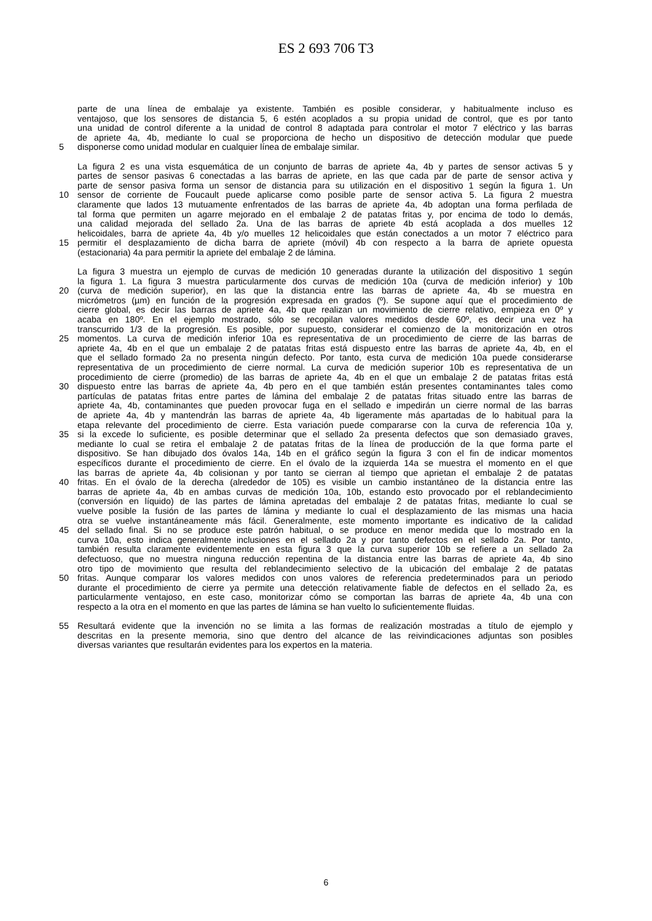ES 2 693 706 T3
parte de una línea de embalaje ya existente. También es posible considerar, y habitualmente incluso es
ventajoso, que los sensores de distancia 5, 6 estén acoplados a su propia unidad de control, que es por tanto
una unidad de control diferente a la unidad de control 8 adaptada para controlar el motor 7 eléctrico y las barras
de apriete 4a, 4b, mediante lo cual se proporciona de hecho un dispositivo de detección modular que puede
5 disponerse como unidad modular en cualquier línea de embalaje similar.
La figura 2 es una vista esquemática de un conjunto de barras de apriete 4a, 4b y partes de sensor activas 5 y
partes de sensor pasivas 6 conectadas a las barras de apriete, en las que cada par de parte de sensor activa y
parte de sensor pasiva forma un sensor de distancia para su utilización en el dispositivo 1 según la figura 1. Un
10 sensor de corriente de Foucault puede aplicarse como posible parte de sensor activa 5. La figura 2 muestra
claramente que lados 13 mutuamente enfrentados de las barras de apriete 4a, 4b adoptan una forma perfilada de
tal forma que permiten un agarre mejorado en el embalaje 2 de patatas fritas y, por encima de todo lo demás,
una calidad mejorada del sellado 2a. Una de las barras de apriete 4b está acoplada a dos muelles 12
helicoidales, barra de apriete 4a, 4b y/o muelles 12 helicoidales que están conectados a un motor 7 eléctrico para
15 permitir el desplazamiento de dicha barra de apriete (móvil) 4b con respecto a la barra de apriete opuesta
(estacionaria) 4a para permitir la apriete del embalaje 2 de lámina.
La figura 3 muestra un ejemplo de curvas de medición 10 generadas durante la utilización del dispositivo 1 según
la figura 1. La figura 3 muestra particularmente dos curvas de medición 10a (curva de medición inferior) y 10b
20 (curva de medición superior), en las que la distancia entre las barras de apriete 4a, 4b se muestra en
micrómetros (µm) en función de la progresión expresada en grados (º). Se supone aquí que el procedimiento de
cierre global, es decir las barras de apriete 4a, 4b que realizan un movimiento de cierre relativo, empieza en 0º y
acaba en 180º. En el ejemplo mostrado, sólo se recopilan valores medidos desde 60º, es decir una vez ha
transcurrido 1/3 de la progresión. Es posible, por supuesto, considerar el comienzo de la monitorización en otros
25 momentos. La curva de medición inferior 10a es representativa de un procedimiento de cierre de las barras de
apriete 4a, 4b en el que un embalaje 2 de patatas fritas está dispuesto entre las barras de apriete 4a, 4b, en el
que el sellado formado 2a no presenta ningún defecto. Por tanto, esta curva de medición 10a puede considerarse
representativa de un procedimiento de cierre normal. La curva de medición superior 10b es representativa de un
procedimiento de cierre (promedio) de las barras de apriete 4a, 4b en el que un embalaje 2 de patatas fritas está
30 dispuesto entre las barras de apriete 4a, 4b pero en el que también están presentes contaminantes tales como
partículas de patatas fritas entre partes de lámina del embalaje 2 de patatas fritas situado entre las barras de
apriete 4a, 4b, contaminantes que pueden provocar fuga en el sellado e impedirán un cierre normal de las barras
de apriete 4a, 4b y mantendrán las barras de apriete 4a, 4b ligeramente más apartadas de lo habitual para la
etapa relevante del procedimiento de cierre. Esta variación puede compararse con la curva de referencia 10a y,
35 si la excede lo suficiente, es posible determinar que el sellado 2a presenta defectos que son demasiado graves,
mediante lo cual se retira el embalaje 2 de patatas fritas de la línea de producción de la que forma parte el
dispositivo. Se han dibujado dos óvalos 14a, 14b en el gráfico según la figura 3 con el fin de indicar momentos
específicos durante el procedimiento de cierre. En el óvalo de la izquierda 14a se muestra el momento en el que
las barras de apriete 4a, 4b colisionan y por tanto se cierran al tiempo que aprietan el embalaje 2 de patatas
40 fritas. En el óvalo de la derecha (alrededor de 105) es visible un cambio instantáneo de la distancia entre las
barras de apriete 4a, 4b en ambas curvas de medición 10a, 10b, estando esto provocado por el reblandecimiento
(conversión en líquido) de las partes de lámina apretadas del embalaje 2 de patatas fritas, mediante lo cual se
vuelve posible la fusión de las partes de lámina y mediante lo cual el desplazamiento de las mismas una hacia
otra se vuelve instantáneamente más fácil. Generalmente, este momento importante es indicativo de la calidad
45 del sellado final. Si no se produce este patrón habitual, o se produce en menor medida que lo mostrado en la
curva 10a, esto indica generalmente inclusiones en el sellado 2a y por tanto defectos en el sellado 2a. Por tanto,
también resulta claramente evidentemente en esta figura 3 que la curva superior 10b se refiere a un sellado 2a
defectuoso, que no muestra ninguna reducción repentina de la distancia entre las barras de apriete 4a, 4b sino
otro tipo de movimiento que resulta del reblandecimiento selectivo de la ubicación del embalaje 2 de patatas
50 fritas. Aunque comparar los valores medidos con unos valores de referencia predeterminados para un periodo
durante el procedimiento de cierre ya permite una detección relativamente fiable de defectos en el sellado 2a, es
particularmente ventajoso, en este caso, monitorizar cómo se comportan las barras de apriete 4a, 4b una con
respecto a la otra en el momento en que las partes de lámina se han vuelto lo suficientemente fluidas.
55 Resultará evidente que la invención no se limita a las formas de realización mostradas a título de ejemplo y
descritas en la presente memoria, sino que dentro del alcance de las reivindicaciones adjuntas son posibles
diversas variantes que resultarán evidentes para los expertos en la materia.
6